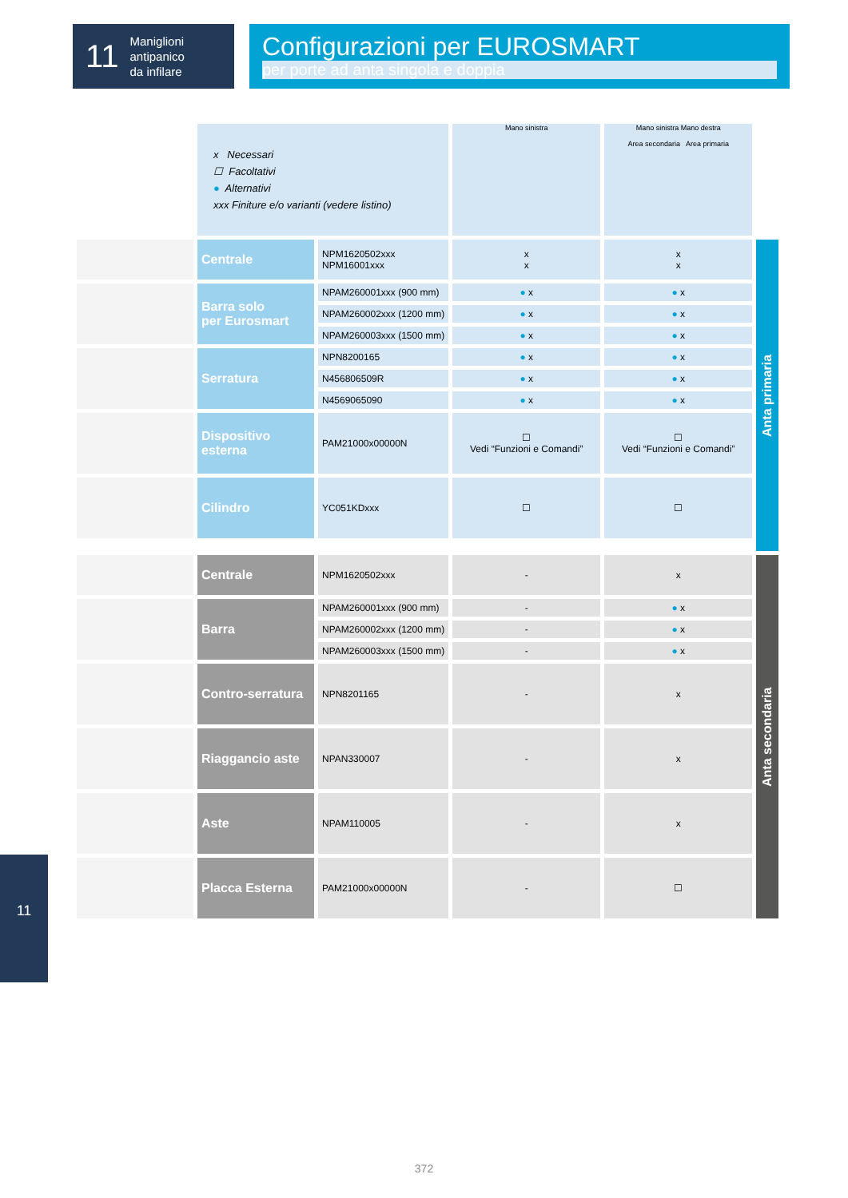11
Maniglioni
antipanico
da infilare
Configurazioni per EUROSMART
per porte ad anta singola e doppia
| | x Necessari ☐ Facoltativi ● Alternativi xxx Finiture e/o varianti (vedere listino) | | Mano sinistra | Mano sinistra Mano destra Area secondaria Area primaria | |
| | Centrale | NPM1620502xxx NPM16001xxx | x x | x x | Anta primaria |
| | Barra solo per Eurosmart | NPAM260001xxx (900 mm) | ● x | ● x | |
| | | NPAM260002xxx (1200 mm) | ● x | ● x | |
| | | NPAM260003xxx (1500 mm) | ● x | ● x | |
| | Serratura | NPN8200165 | ● x | ● x | |
| | | N456806509R | ● x | ● x | |
| | | N4569065090 | ● x | ● x | |
| | Dispositivo esterna | PAM21000x00000N | ☐ Vedi “Funzioni e Comandi” | ☐ Vedi “Funzioni e Comandi” | |
| | Cilindro | YC051KDxxx | ☐ | ☐ | |
| | Centrale | NPM1620502xxx | - | x | Anta secondaria |
| | Barra | NPAM260001xxx (900 mm) | - | ● x | |
| | | NPAM260002xxx (1200 mm) | - | ● x | |
| | | NPAM260003xxx (1500 mm) | - | ● x | |
| | Contro-serratura | NPN8201165 | - | x | |
| | Riaggancio aste | NPAN330007 | - | x | |
| | Aste | NPAM110005 | - | x | |
| | Placca Esterna | PAM21000x00000N | - | ☐ | |
11
372